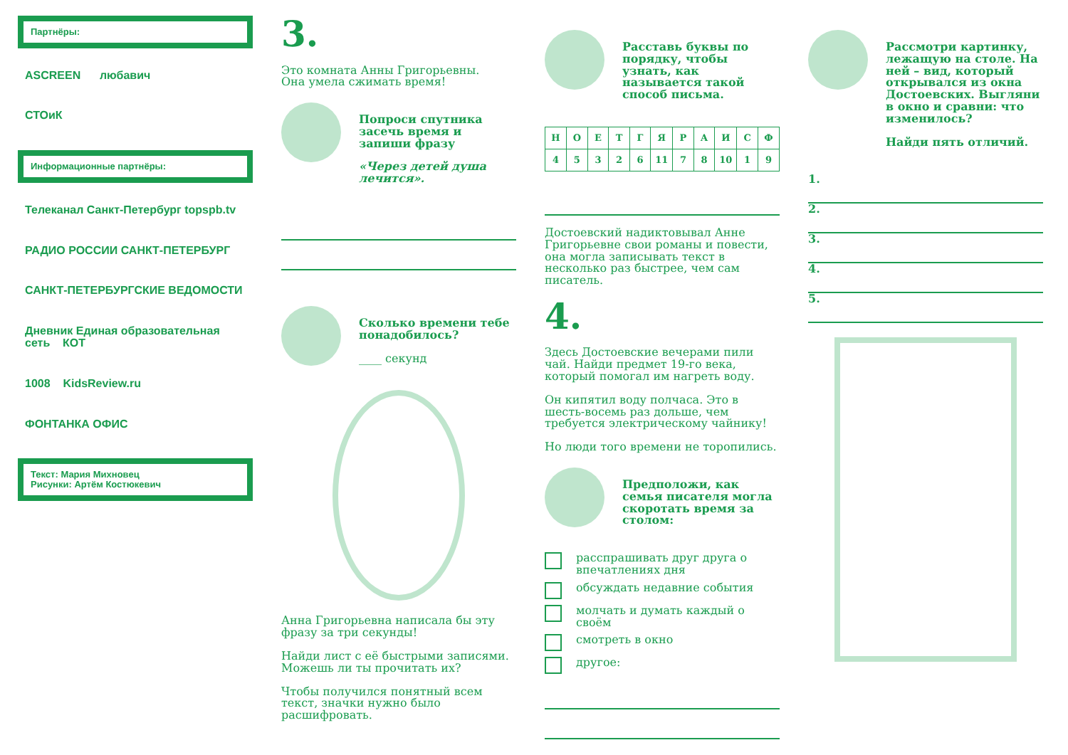Партнёры:
ASCREEN любавич
СТОиК
Информационные партнёры:
Телеканал Санкт-Петербург topspb.tv
РАДИО РОССИИ САНКТ-ПЕТЕРБУРГ
САНКТ-ПЕТЕРБУРГСКИЕ ВЕДОМОСТИ
Дневник Единая образовательная сеть КОТ
1008 KidsReview.ru
ФОНТАНКА ОФИС
Текст: Мария Михновец
Рисунки: Артём Костюкевич
3.
Это комната Анны Григорьевны.
Она умела сжимать время!
Попроси спутника засечь время и запиши фразу
«Через детей душа лечится».
Сколько времени тебе понадобилось?
____ секунд
Анна Григорьевна написала бы эту фразу за три секунды!
Найди лист с её быстрыми записями. Можешь ли ты прочитать их?
Чтобы получился понятный всем текст, значки нужно было расшифровать.
Расставь буквы по порядку, чтобы узнать, как называется такой способ письма.
| Н | О | Е | Т | Г | Я | Р | А | И | С | Ф |
| 4 | 5 | 3 | 2 | 6 | 11 | 7 | 8 | 10 | 1 | 9 |
Достоевский надиктовывал Анне Григорьевне свои романы и повести, она могла записывать текст в несколько раз быстрее, чем сам писатель.
4.
Здесь Достоевские вечерами пили чай. Найди предмет 19-го века, который помогал им нагреть воду.
Он кипятил воду полчаса. Это в шесть-восемь раз дольше, чем требуется электрическому чайнику!
Но люди того времени не торопились.
Предположи, как семья писателя могла скоротать время за столом:
расспрашивать друг друга о впечатлениях дня
обсуждать недавние события
молчать и думать каждый о своём
смотреть в окно
другое:
Рассмотри картинку, лежащую на столе. На ней – вид, который открывался из окна Достоевских. Выгляни в окно и сравни: что изменилось?
Найди пять отличий.
1.
2.
3.
4.
5.